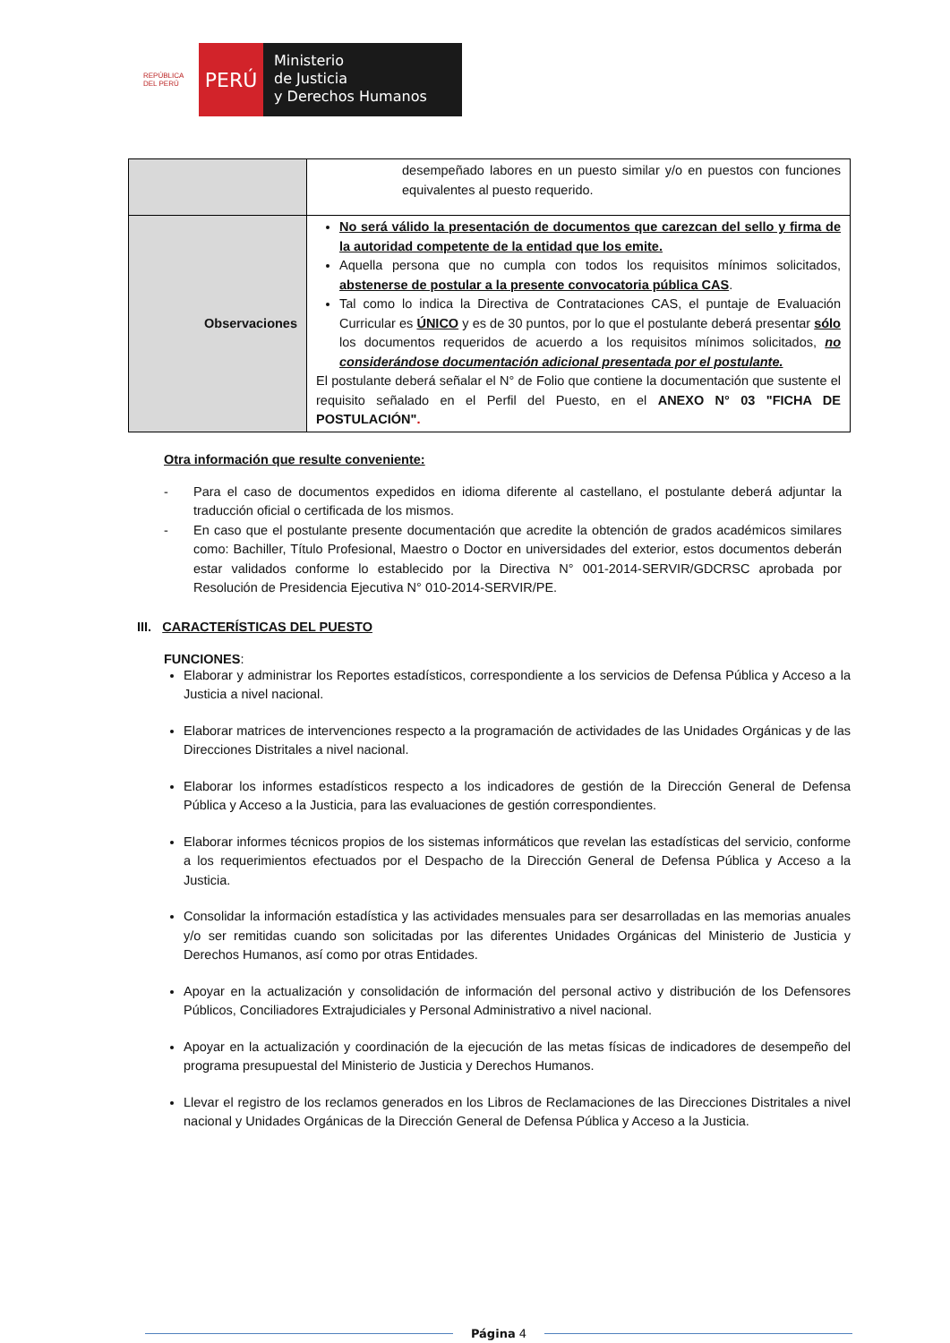REPÚBLICA DEL PERÚ
PERÚ
Ministerio
de Justicia
y Derechos Humanos
| | desempeñado labores en un puesto similar y/o en puestos con funciones equivalentes al puesto requerido. |
| Observaciones | No será válido la presentación de documentos que carezcan del sello y firma de la autoridad competente de la entidad que los emite. Aquella persona que no cumpla con todos los requisitos mínimos solicitados, abstenerse de postular a la presente convocatoria pública CAS . Tal como lo indica la Directiva de Contrataciones CAS, el puntaje de Evaluación Curricular es ÚNICO y es de 30 puntos, por lo que el postulante deberá presentar sólo los documentos requeridos de acuerdo a los requisitos mínimos solicitados, no considerándose documentación adicional presentada por el postulante. El postulante deberá señalar el N° de Folio que contiene la documentación que sustente el requisito señalado en el Perfil del Puesto, en el ANEXO N° 03 "FICHA DE POSTULACIÓN" . |
Otra información que resulte conveniente:
- Para el caso de documentos expedidos en idioma diferente al castellano, el postulante deberá adjuntar la traducción oficial o certificada de los mismos.
- En caso que el postulante presente documentación que acredite la obtención de grados académicos similares como: Bachiller, Título Profesional, Maestro o Doctor en universidades del exterior, estos documentos deberán estar validados conforme lo establecido por la Directiva N° 001-2014-SERVIR/GDCRSC aprobada por Resolución de Presidencia Ejecutiva N° 010-2014-SERVIR/PE.
III. CARACTERÍSTICAS DEL PUESTO
FUNCIONES:
Elaborar y administrar los Reportes estadísticos, correspondiente a los servicios de Defensa Pública y Acceso a la Justicia a nivel nacional.
Elaborar matrices de intervenciones respecto a la programación de actividades de las Unidades Orgánicas y de las Direcciones Distritales a nivel nacional.
Elaborar los informes estadísticos respecto a los indicadores de gestión de la Dirección General de Defensa Pública y Acceso a la Justicia, para las evaluaciones de gestión correspondientes.
Elaborar informes técnicos propios de los sistemas informáticos que revelan las estadísticas del servicio, conforme a los requerimientos efectuados por el Despacho de la Dirección General de Defensa Pública y Acceso a la Justicia.
Consolidar la información estadística y las actividades mensuales para ser desarrolladas en las memorias anuales y/o ser remitidas cuando son solicitadas por las diferentes Unidades Orgánicas del Ministerio de Justicia y Derechos Humanos, así como por otras Entidades.
Apoyar en la actualización y consolidación de información del personal activo y distribución de los Defensores Públicos, Conciliadores Extrajudiciales y Personal Administrativo a nivel nacional.
Apoyar en la actualización y coordinación de la ejecución de las metas físicas de indicadores de desempeño del programa presupuestal del Ministerio de Justicia y Derechos Humanos.
Llevar el registro de los reclamos generados en los Libros de Reclamaciones de las Direcciones Distritales a nivel nacional y Unidades Orgánicas de la Dirección General de Defensa Pública y Acceso a la Justicia.
Página 4